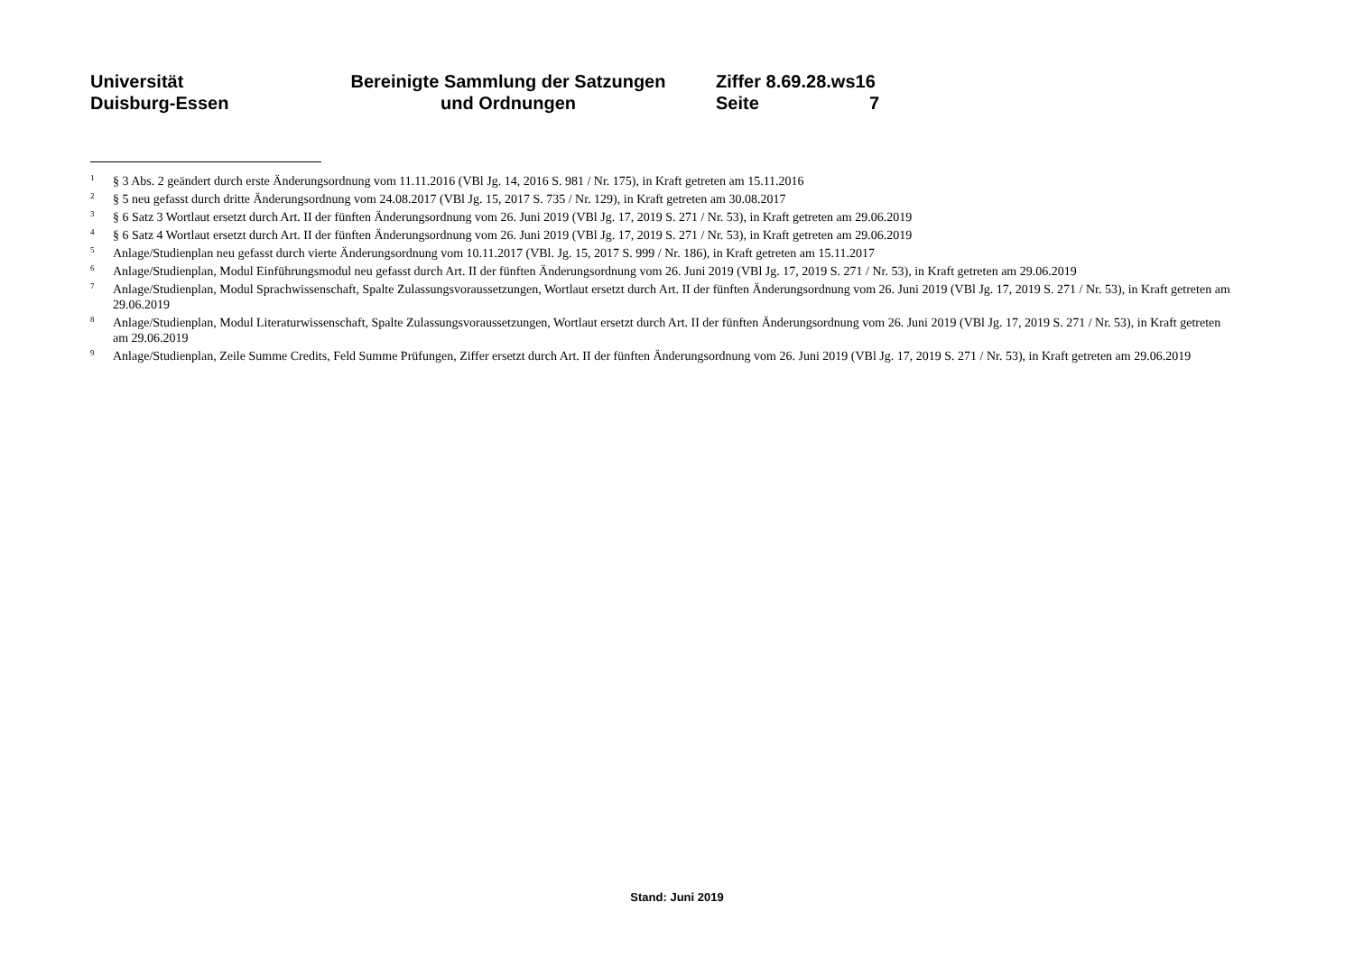Universität
Duisburg-Essen
Bereinigte Sammlung der Satzungen
und Ordnungen
Ziffer 8.69.28.ws16
Seite 7
<sup>1</sup>
§ 3 Abs. 2 geändert durch erste Änderungsordnung vom 11.11.2016 (VBl Jg. 14, 2016 S. 981 / Nr. 175), in Kraft getreten am 15.11.2016
<sup>2</sup>
§ 5 neu gefasst durch dritte Änderungsordnung vom 24.08.2017 (VBl Jg. 15, 2017 S. 735 / Nr. 129), in Kraft getreten am 30.08.2017
<sup>3</sup>
§ 6 Satz 3 Wortlaut ersetzt durch Art. II der fünften Änderungsordnung vom 26. Juni 2019 (VBl Jg. 17, 2019 S. 271 / Nr. 53), in Kraft getreten am 29.06.2019
<sup>4</sup>
§ 6 Satz 4 Wortlaut ersetzt durch Art. II der fünften Änderungsordnung vom 26. Juni 2019 (VBl Jg. 17, 2019 S. 271 / Nr. 53), in Kraft getreten am 29.06.2019
<sup>5</sup>
Anlage/Studienplan neu gefasst durch vierte Änderungsordnung vom 10.11.2017 (VBl. Jg. 15, 2017 S. 999 / Nr. 186), in Kraft getreten am 15.11.2017
<sup>6</sup>
Anlage/Studienplan, Modul Einführungsmodul neu gefasst durch Art. II der fünften Änderungsordnung vom 26. Juni 2019 (VBl Jg. 17, 2019 S. 271 / Nr. 53), in Kraft getreten am 29.06.2019
<sup>7</sup>
Anlage/Studienplan, Modul Sprachwissenschaft, Spalte Zulassungsvoraussetzungen, Wortlaut ersetzt durch Art. II der fünften Änderungsordnung vom 26. Juni 2019 (VBl Jg. 17, 2019 S. 271 / Nr. 53), in Kraft getreten am 29.06.2019
<sup>8</sup>
Anlage/Studienplan, Modul Literaturwissenschaft, Spalte Zulassungsvoraussetzungen, Wortlaut ersetzt durch Art. II der fünften Änderungsordnung vom 26. Juni 2019 (VBl Jg. 17, 2019 S. 271 / Nr. 53), in Kraft getreten am 29.06.2019
<sup>9</sup>
Anlage/Studienplan, Zeile Summe Credits, Feld Summe Prüfungen, Ziffer ersetzt durch Art. II der fünften Änderungsordnung vom 26. Juni 2019 (VBl Jg. 17, 2019 S. 271 / Nr. 53), in Kraft getreten am 29.06.2019
Stand: Juni 2019